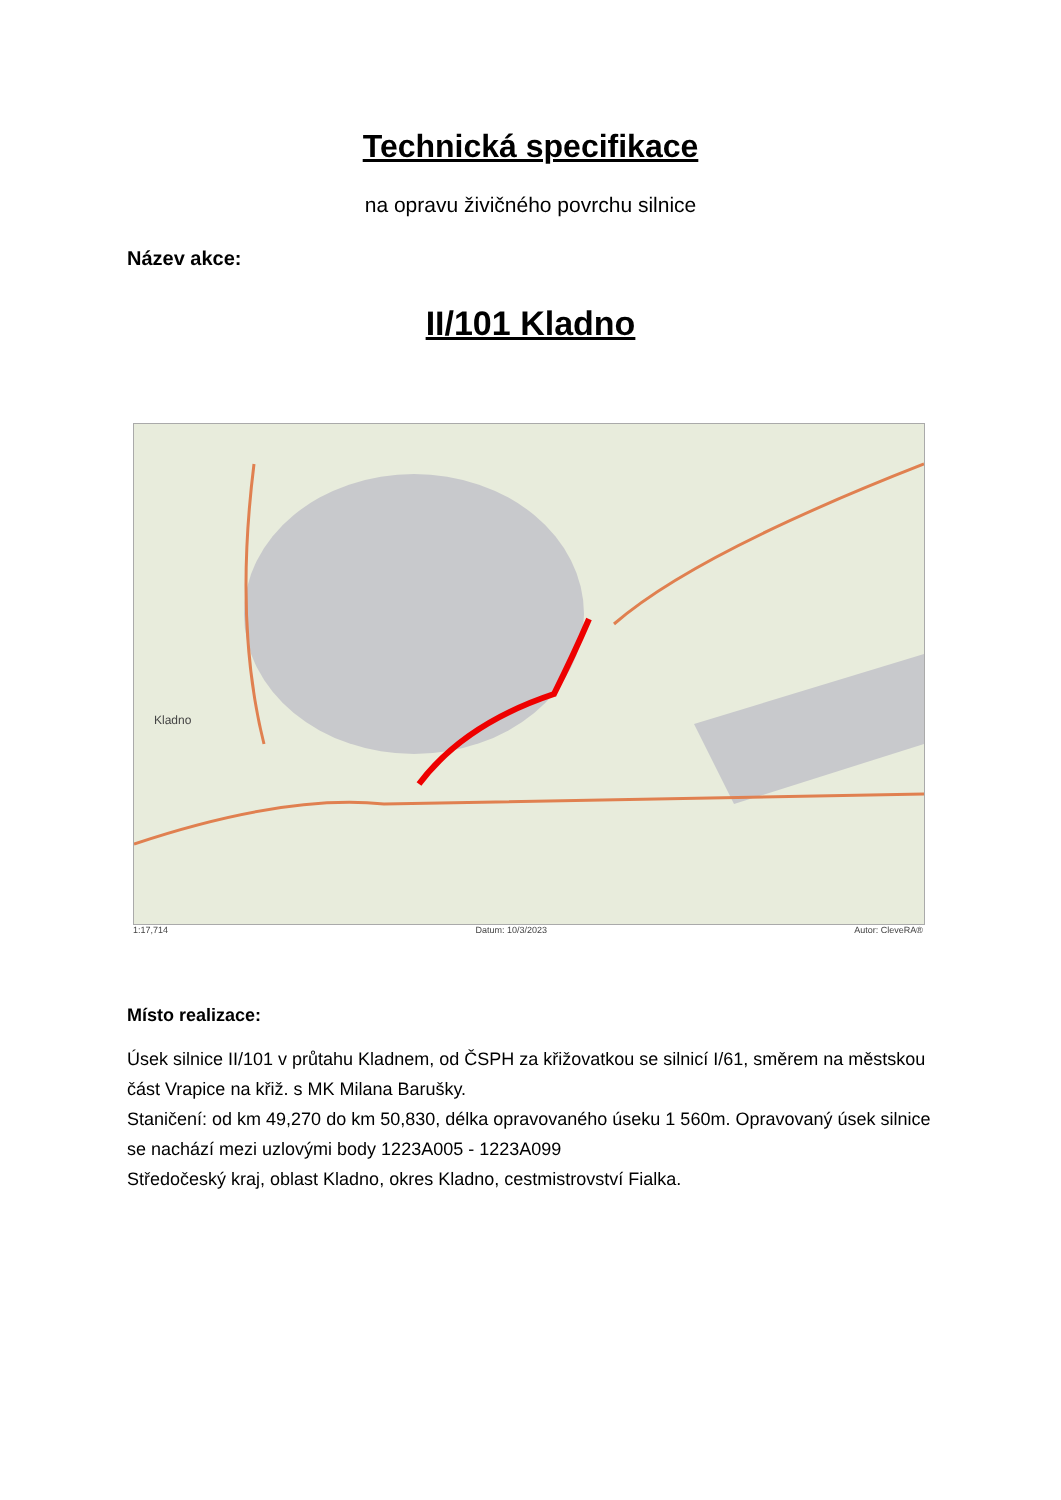Technická specifikace
na opravu živičného povrchu silnice
Název akce:
II/101 Kladno
Kladno
1:17,714 Datum: 10/3/2023 Autor: CleveRA®
Místo realizace:
Úsek silnice II/101 v průtahu Kladnem, od ČSPH za křižovatkou se silnicí I/61, směrem na městskou část Vrapice na křiž. s MK Milana Barušky.
Staničení: od km 49,270 do km 50,830, délka opravovaného úseku 1 560m. Opravovaný úsek silnice se nachází mezi uzlovými body 1223A005 - 1223A099
Středočeský kraj, oblast Kladno, okres Kladno, cestmistrovství Fialka.